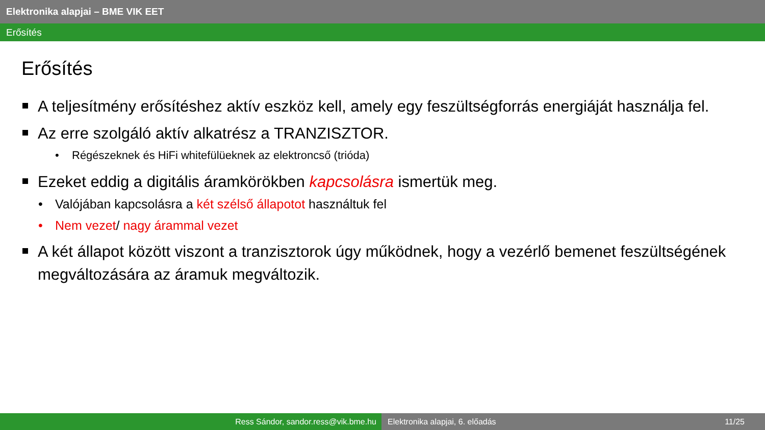Elektronika alapjai – BME VIK EET
Erősítés
Erősítés
A teljesítmény erősítéshez aktív eszköz kell, amely egy feszültségforrás energiáját használja fel.
Az erre szolgáló aktív alkatrész a TRANZISZTOR.
• Régészeknek és HiFi whitefülüeknek az elektroncső (trióda)
Ezeket eddig a digitális áramkörökben kapcsolásra ismertük meg.
• Valójában kapcsolásra a két szélső állapotot használtuk fel
• Nem vezet/ nagy árammal vezet
A két állapot között viszont a tranzisztorok úgy működnek, hogy a vezérlő bemenet feszültségének megváltozására az áramuk megváltozik.
Ress Sándor, sandor.ress@vik.bme.hu Elektronika alapjai, 6. előadás 11/25